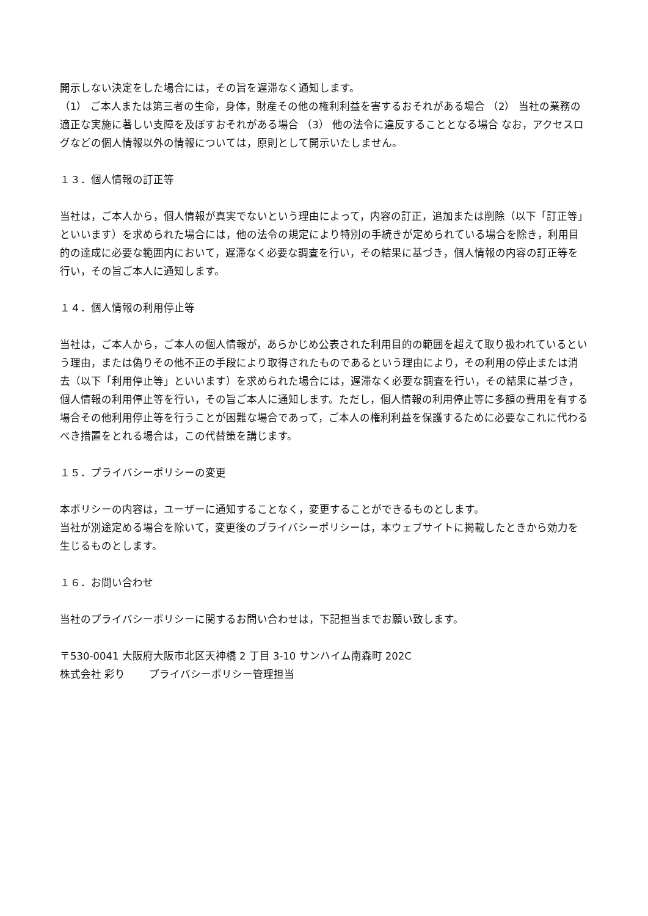開示しない決定をした場合には，その旨を遅滞なく通知します。
（1） ご本人または第三者の生命，身体，財産その他の権利利益を害するおそれがある場合 （2） 当社の業務の適正な実施に著しい支障を及ぼすおそれがある場合 （3） 他の法令に違反することとなる場合 なお，アクセスログなどの個人情報以外の情報については，原則として開示いたしません。
１３．個人情報の訂正等
当社は，ご本人から，個人情報が真実でないという理由によって，内容の訂正，追加または削除（以下「訂正等」といいます）を求められた場合には，他の法令の規定により特別の手続きが定められている場合を除き，利用目的の達成に必要な範囲内において，遅滞なく必要な調査を行い，その結果に基づき，個人情報の内容の訂正等を行い，その旨ご本人に通知します。
１４．個人情報の利用停止等
当社は，ご本人から，ご本人の個人情報が，あらかじめ公表された利用目的の範囲を超えて取り扱われているという理由，または偽りその他不正の手段により取得されたものであるという理由により，その利用の停止または消去（以下「利用停止等」といいます）を求められた場合には，遅滞なく必要な調査を行い，その結果に基づき，個人情報の利用停止等を行い，その旨ご本人に通知します。ただし，個人情報の利用停止等に多額の費用を有する場合その他利用停止等を行うことが困難な場合であって，ご本人の権利利益を保護するために必要なこれに代わるべき措置をとれる場合は，この代替策を講じます。
１５．プライバシーポリシーの変更
本ポリシーの内容は，ユーザーに通知することなく，変更することができるものとします。
当社が別途定める場合を除いて，変更後のプライバシーポリシーは，本ウェブサイトに掲載したときから効力を生じるものとします。
１６．お問い合わせ
当社のプライバシーポリシーに関するお問い合わせは，下記担当までお願い致します。
〒530-0041 大阪府大阪市北区天神橋 2 丁目 3-10 サンハイム南森町 202C
株式会社 彩り　　 プライバシーポリシー管理担当